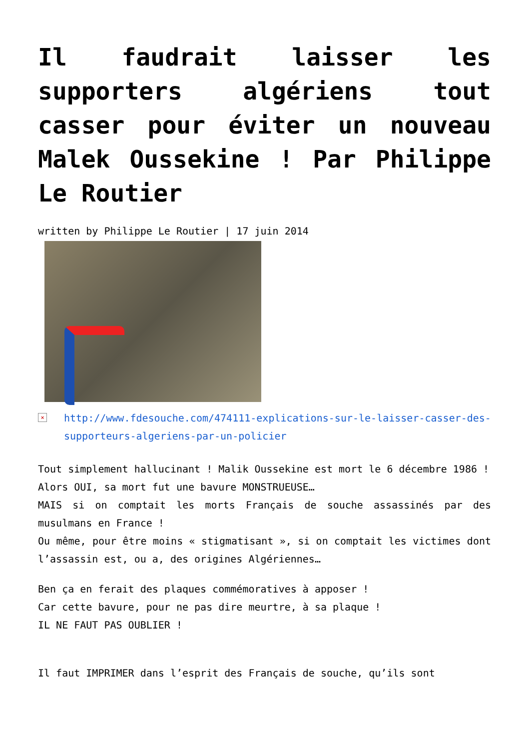Il faudrait laisser les supporters algériens tout casser pour éviter un nouveau Malek Oussekine ! Par Philippe Le Routier
written by Philippe Le Routier | 17 juin 2014
× http://www.fdesouche.com/474111-explications-sur-le-laisser-casser-des-supporteurs-algeriens-par-un-policier
Tout simplement hallucinant ! Malik Oussekine est mort le 6 décembre 1986 !
Alors OUI, sa mort fut une bavure MONSTRUEUSE…
MAIS si on comptait les morts Français de souche assassinés par des musulmans en France !
Ou même, pour être moins « stigmatisant », si on comptait les victimes dont l’assassin est, ou a, des origines Algériennes…
Ben ça en ferait des plaques commémoratives à apposer !
Car cette bavure, pour ne pas dire meurtre, à sa plaque !
IL NE FAUT PAS OUBLIER !
Il faut IMPRIMER dans l’esprit des Français de souche, qu’ils sont